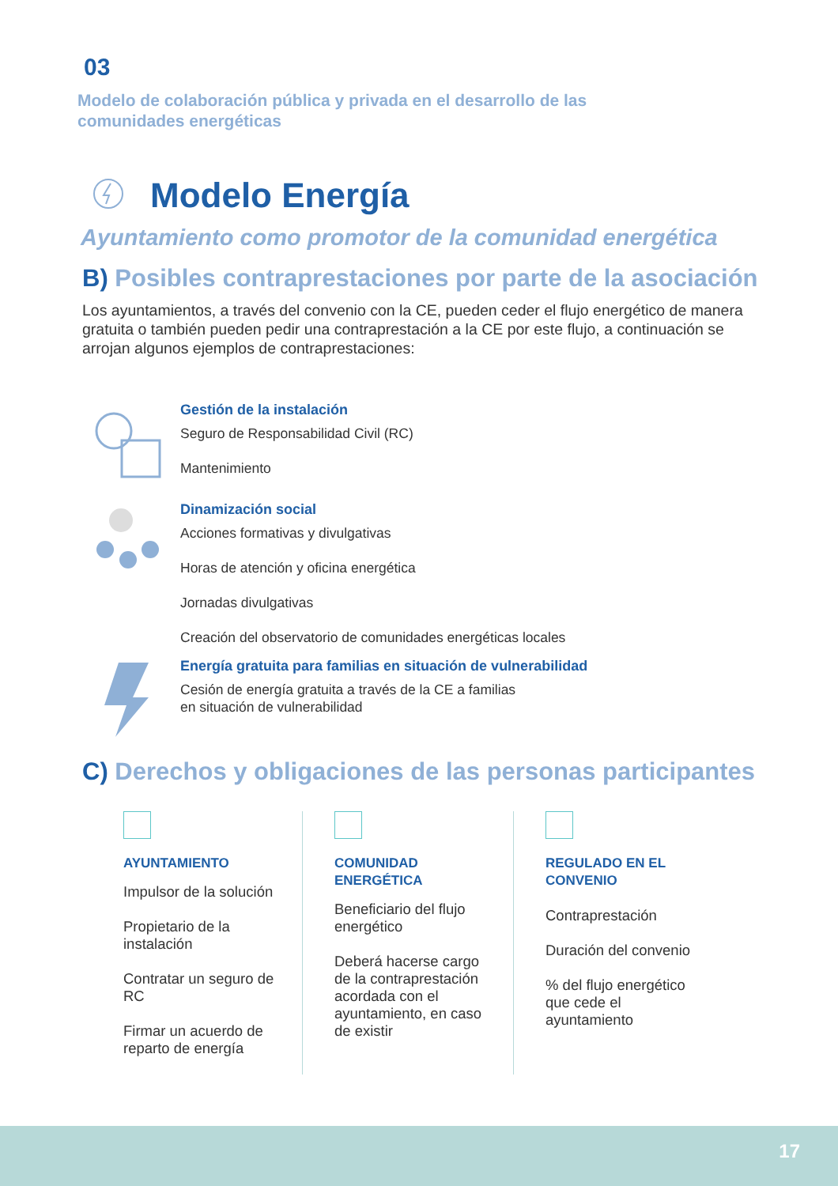03
Modelo de colaboración pública y privada en el desarrollo de las comunidades energéticas
Modelo Energía
Ayuntamiento como promotor de la comunidad energética
B) Posibles contraprestaciones por parte de la asociación
Los ayuntamientos, a través del convenio con la CE, pueden ceder el flujo energético de manera gratuita o también pueden pedir una contraprestación a la CE por este flujo, a continuación se arrojan algunos ejemplos de contraprestaciones:
Gestión de la instalación
Seguro de Responsabilidad Civil (RC)
Mantenimiento
Dinamización social
Acciones formativas y divulgativas
Horas de atención y oficina energética
Jornadas divulgativas
Creación del observatorio de comunidades energéticas locales
Energía gratuita para familias en situación de vulnerabilidad
Cesión de energía gratuita a través de la CE a familias
en situación de vulnerabilidad
C) Derechos y obligaciones de las personas participantes
AYUNTAMIENTO
Impulsor de la solución
Propietario de la instalación
Contratar un seguro de RC
Firmar un acuerdo de reparto de energía
COMUNIDAD ENERGÉTICA
Beneficiario del flujo energético
Deberá hacerse cargo de la contraprestación acordada con el ayuntamiento, en caso de existir
REGULADO EN EL CONVENIO
Contraprestación
Duración del convenio
% del flujo energético que cede el ayuntamiento
17